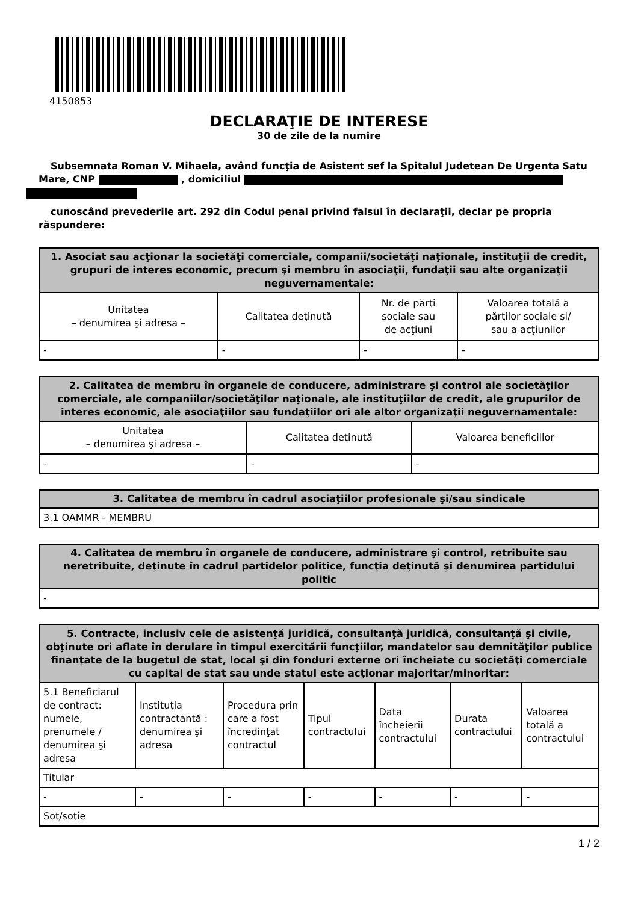4150853
DECLARAŢIE DE INTERESE
30 de zile de la numire
Subsemnata Roman V. Mihaela, având funcţia de Asistent sef la Spitalul Judetean De Urgenta Satu Mare, CNP , domiciliul
cunoscând prevederile art. 292 din Codul penal privind falsul în declaraţii, declar pe propria răspundere:
| 1. Asociat sau acţionar la societăţi comerciale, companii/societăţi naţionale, instituţii de credit, grupuri de interes economic, precum şi membru în asociaţii, fundaţii sau alte organizaţii neguvernamentale: | | | |
| --- | --- | --- | --- |
| Unitatea – denumirea şi adresa – | Calitatea deţinută | Nr. de părţi sociale sau de acţiuni | Valoarea totală a părţilor sociale şi/ sau a acţiunilor |
| - | - | - | - |
| 2. Calitatea de membru în organele de conducere, administrare şi control ale societăţilor comerciale, ale companiilor/societăţilor naţionale, ale instituţiilor de credit, ale grupurilor de interes economic, ale asociaţiilor sau fundaţiilor ori ale altor organizaţii neguvernamentale: | | |
| --- | --- | --- |
| Unitatea – denumirea şi adresa – | Calitatea deţinută | Valoarea beneficiilor |
| - | - | - |
| 3. Calitatea de membru în cadrul asociaţiilor profesionale şi/sau sindicale |
| --- |
| 3.1 OAMMR - MEMBRU |
| 4. Calitatea de membru în organele de conducere, administrare şi control, retribuite sau neretribuite, deţinute în cadrul partidelor politice, funcţia deţinută şi denumirea partidului politic |
| --- |
| - |
| 5. Contracte, inclusiv cele de asistenţă juridică, consultanţă juridică, consultanţă şi civile, obţinute ori aflate în derulare în timpul exercitării funcţiilor, mandatelor sau demnităţilor publice finanţate de la bugetul de stat, local şi din fonduri externe ori încheiate cu societăţi comerciale cu capital de stat sau unde statul este acţionar majoritar/minoritar: | | | | | | |
| --- | --- | --- | --- | --- | --- | --- |
| 5.1 Beneficiarul de contract: numele, prenumele / denumirea şi adresa | Instituţia contractantă : denumirea şi adresa | Procedura prin care a fost încredinţat contractul | Tipul contractului | Data încheierii contractului | Durata contractului | Valoarea totală a contractului |
| Titular | | | | | | |
| - | - | - | - | - | - | - |
| Soţ/soţie | | | | | | |
1 / 2